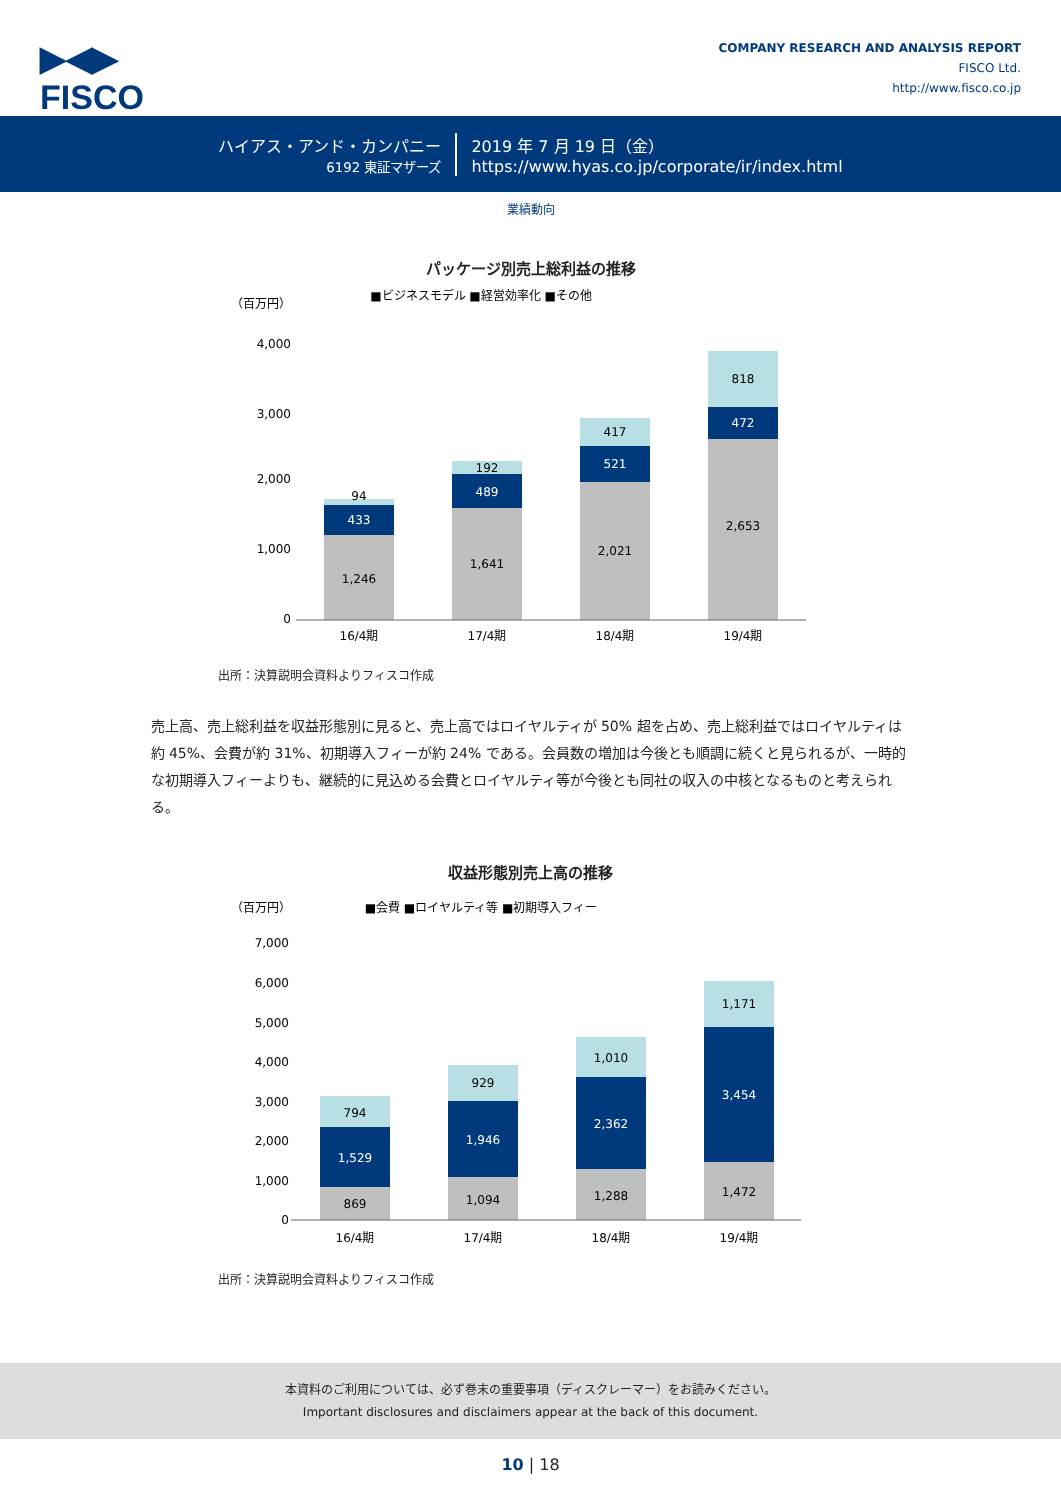▶◀▶
FISCO
COMPANY RESEARCH AND ANALYSIS REPORT
FISCO Ltd.
http://www.fisco.co.jp
ハイアス・アンド・カンパニー
6192 東証マザーズ
2019 年 7 月 19 日（金）
https://www.hyas.co.jp/corporate/ir/index.html
業績動向
パッケージ別売上総利益の推移
（百万円）
■ビジネスモデル ■経営効率化 ■その他
4,000
3,000
2,000
1,000
0
1,246
433
94
1,641
489
192
2,021
521
417
2,653
472
818
16/4期
17/4期
18/4期
19/4期
出所：決算説明会資料よりフィスコ作成
売上高、売上総利益を収益形態別に見ると、売上高ではロイヤルティが 50% 超を占め、売上総利益ではロイヤルティは約 45%、会費が約 31%、初期導入フィーが約 24% である。会員数の増加は今後とも順調に続くと見られるが、一時的な初期導入フィーよりも、継続的に見込める会費とロイヤルティ等が今後とも同社の収入の中核となるものと考えられる。
収益形態別売上高の推移
（百万円）
■会費 ■ロイヤルティ等 ■初期導入フィー
7,000
6,000
5,000
4,000
3,000
2,000
1,000
0
869
1,529
794
1,094
1,946
929
1,288
2,362
1,010
1,472
3,454
1,171
16/4期
17/4期
18/4期
19/4期
出所：決算説明会資料よりフィスコ作成
本資料のご利用については、必ず巻末の重要事項（ディスクレーマー）をお読みください。
Important disclosures and disclaimers appear at the back of this document.
10 | 18